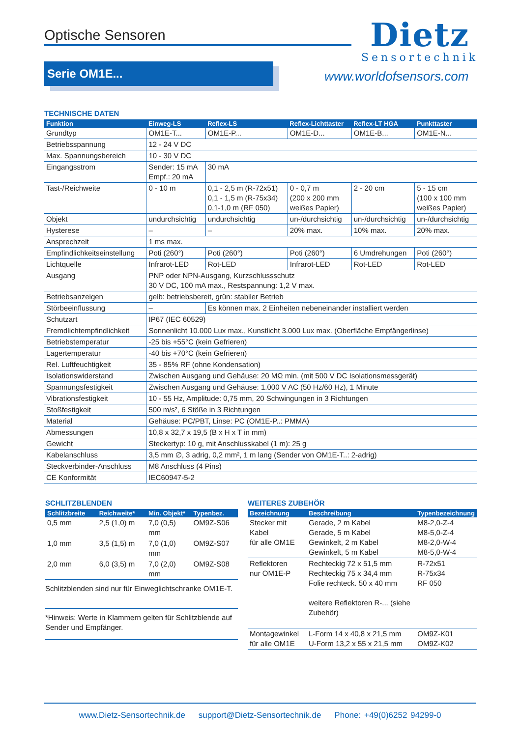Optische Sensoren
Dietz
Sensortechnik
Serie OM1E...
www.worldofsensors.com
TECHNISCHE DATEN
| Funktion | Einweg-LS | Reflex-LS | Reflex-Lichttaster | Reflex-LT HGA | Punkttaster |
| --- | --- | --- | --- | --- | --- |
| Grundtyp | OM1E-T... | OM1E-P... | OM1E-D... | OM1E-B... | OM1E-N... |
| Betriebsspannung | 12 - 24 V DC | | | | |
| Max. Spannungsbereich | 10 - 30 V DC | | | | |
| Eingangsstrom | Sender: 15 mA Empf.: 20 mA | 30 mA | | | |
| Tast-/Reichweite | 0 - 10 m | 0,1 - 2,5 m (R-72x51) 0,1 - 1,5 m (R-75x34) 0,1-1,0 m (RF 050) | 0 - 0,7 m (200 x 200 mm weißes Papier) | 2 - 20 cm | 5 - 15 cm (100 x 100 mm weißes Papier) |
| Objekt | undurchsichtig | undurchsichtig | un-/durchsichtig | un-/durchsichtig | un-/durchsichtig |
| Hysterese | – | – | 20% max. | 10% max. | 20% max. |
| Ansprechzeit | 1 ms max. | | | | |
| Empfindlichkeitseinstellung | Poti (260°) | Poti (260°) | Poti (260°) | 6 Umdrehungen | Poti (260°) |
| Lichtquelle | Infrarot-LED | Rot-LED | Infrarot-LED | Rot-LED | Rot-LED |
| Ausgang | PNP oder NPN-Ausgang, Kurzschlussschutz 30 V DC, 100 mA max., Restspannung: 1,2 V max. | | | | |
| Betriebsanzeigen | gelb: betriebsbereit, grün: stabiler Betrieb | | | | |
| Störbeeinflussung | – | Es können max. 2 Einheiten nebeneinander installiert werden | | | |
| Schutzart | IP67 (IEC 60529) | | | | |
| Fremdlichtempfindlichkeit | Sonnenlicht 10.000 Lux max., Kunstlicht 3.000 Lux max. (Oberfläche Empfängerlinse) | | | | |
| Betriebstemperatur | -25 bis +55°C (kein Gefrieren) | | | | |
| Lagertemperatur | -40 bis +70°C (kein Gefrieren) | | | | |
| Rel. Luftfeuchtigkeit | 35 - 85% RF (ohne Kondensation) | | | | |
| Isolationswiderstand | Zwischen Ausgang und Gehäuse: 20 MΩ min. (mit 500 V DC Isolationsmessgerät) | | | | |
| Spannungsfestigkeit | Zwischen Ausgang und Gehäuse: 1.000 V AC (50 Hz/60 Hz), 1 Minute | | | | |
| Vibrationsfestigkeit | 10 - 55 Hz, Amplitude: 0,75 mm, 20 Schwingungen in 3 Richtungen | | | | |
| Stoßfestigkeit | 500 m/s², 6 Stöße in 3 Richtungen | | | | |
| Material | Gehäuse: PC/PBT, Linse: PC (OM1E-P..: PMMA) | | | | |
| Abmessungen | 10,8 x 32,7 x 19,5 (B x H x T in mm) | | | | |
| Gewicht | Steckertyp: 10 g, mit Anschlusskabel (1 m): 25 g | | | | |
| Kabelanschluss | 3,5 mm ∅, 3 adrig, 0,2 mm², 1 m lang (Sender von OM1E-T..: 2-adrig) | | | | |
| Steckverbinder-Anschluss | M8 Anschluss (4 Pins) | | | | |
| CE Konformität | IEC60947-5-2 | | | | |
SCHLITZBLENDEN
| Schlitzbreite | Reichweite* | Min. Objekt* | Typenbez. |
| --- | --- | --- | --- |
| 0,5 mm | 2,5 (1,0) m | 7,0 (0,5) mm | OM9Z-S06 |
| 1,0 mm | 3,5 (1,5) m | 7,0 (1,0) mm | OM9Z-S07 |
| 2,0 mm | 6,0 (3,5) m | 7,0 (2,0) mm | OM9Z-S08 |
| Schlitzblenden sind nur für Einweglichtschranke OM1E-T. | | | |
| *Hinweis: Werte in Klammern gelten für Schlitzblende auf Sender und Empfänger. | | | |
WEITERES ZUBEHÖR
| Bezeichnung | Beschreibung | Typenbezeichnung |
| --- | --- | --- |
| Stecker mit Kabel für alle OM1E | Gerade, 2 m Kabel Gerade, 5 m Kabel Gewinkelt, 2 m Kabel Gewinkelt, 5 m Kabel | M8-2,0-Z-4 M8-5,0-Z-4 M8-2,0-W-4 M8-5,0-W-4 |
| Reflektoren nur OM1E-P | Rechteckig 72 x 51,5 mm Rechteckig 75 x 34,4 mm Folie rechteck. 50 x 40 mm weitere Reflektoren R-... (siehe Zubehör) | R-72x51 R-75x34 RF 050 |
| Montagewinkel für alle OM1E | L-Form 14 x 40,8 x 21,5 mm U-Form 13,2 x 55 x 21,5 mm | OM9Z-K01 OM9Z-K02 |
www.Dietz-Sensortechnik.de support@Dietz-Sensortechnik.de Phone: +49(0)6252 94299-0